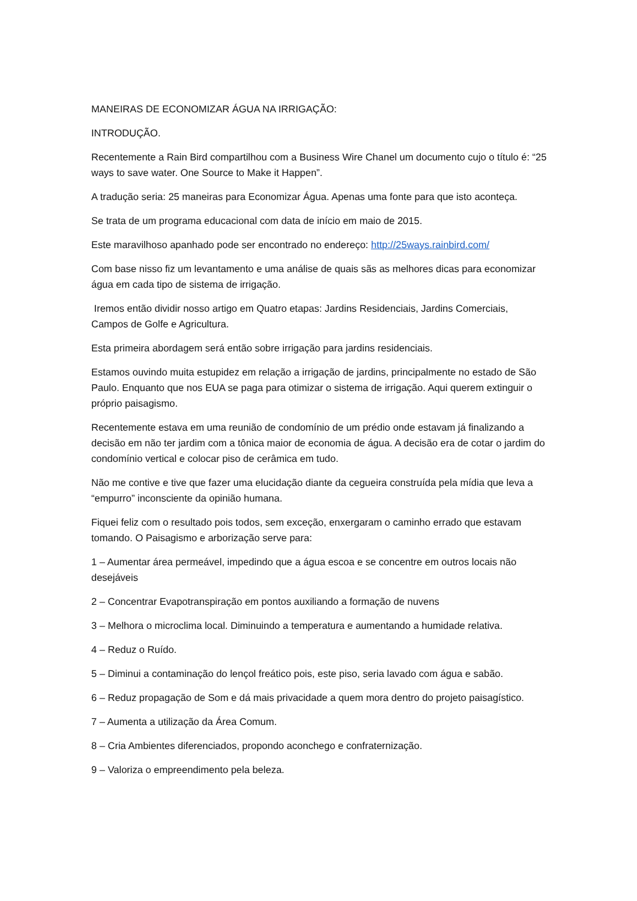MANEIRAS DE ECONOMIZAR ÁGUA NA IRRIGAÇÃO:
INTRODUÇÃO.
Recentemente a Rain Bird compartilhou com a Business Wire Chanel um documento cujo o título é: “25 ways to save water. One Source to Make it Happen”.
A tradução seria: 25 maneiras para Economizar Água. Apenas uma fonte para que isto aconteça.
Se trata de um programa educacional com data de início em maio de 2015.
Este maravilhoso apanhado pode ser encontrado no endereço: http://25ways.rainbird.com/
Com base nisso fiz um levantamento e uma análise de quais sãs as melhores dicas para economizar água em cada tipo de sistema de irrigação.
Iremos então dividir nosso artigo em Quatro etapas: Jardins Residenciais, Jardins Comerciais, Campos de Golfe e Agricultura.
Esta primeira abordagem será então sobre irrigação para jardins residenciais.
Estamos ouvindo muita estupidez em relação a irrigação de jardins, principalmente no estado de São Paulo. Enquanto que nos EUA se paga para otimizar o sistema de irrigação. Aqui querem extinguir o próprio paisagismo.
Recentemente estava em uma reunião de condomínio de um prédio onde estavam já finalizando a decisão em não ter jardim com a tônica maior de economia de água. A decisão era de cotar o jardim do condomínio vertical e colocar piso de cerâmica em tudo.
Não me contive e tive que fazer uma elucidação diante da cegueira construída pela mídia que leva a “empurro” inconsciente da opinião humana.
Fiquei feliz com o resultado pois todos, sem exceção, enxergaram o caminho errado que estavam tomando. O Paisagismo e arborização serve para:
1 – Aumentar área permeável, impedindo que a água escoa e se concentre em outros locais não desejáveis
2 – Concentrar Evapotranspiração em pontos auxiliando a formação de nuvens
3 – Melhora o microclima local. Diminuindo a temperatura e aumentando a humidade relativa.
4 – Reduz o Ruído.
5 – Diminui a contaminação do lençol freático pois, este piso, seria lavado com água e sabão.
6 – Reduz propagação de Som e dá mais privacidade a quem mora dentro do projeto paisagístico.
7 – Aumenta a utilização da Área Comum.
8 – Cria Ambientes diferenciados, propondo aconchego e confraternização.
9 – Valoriza o empreendimento pela beleza.